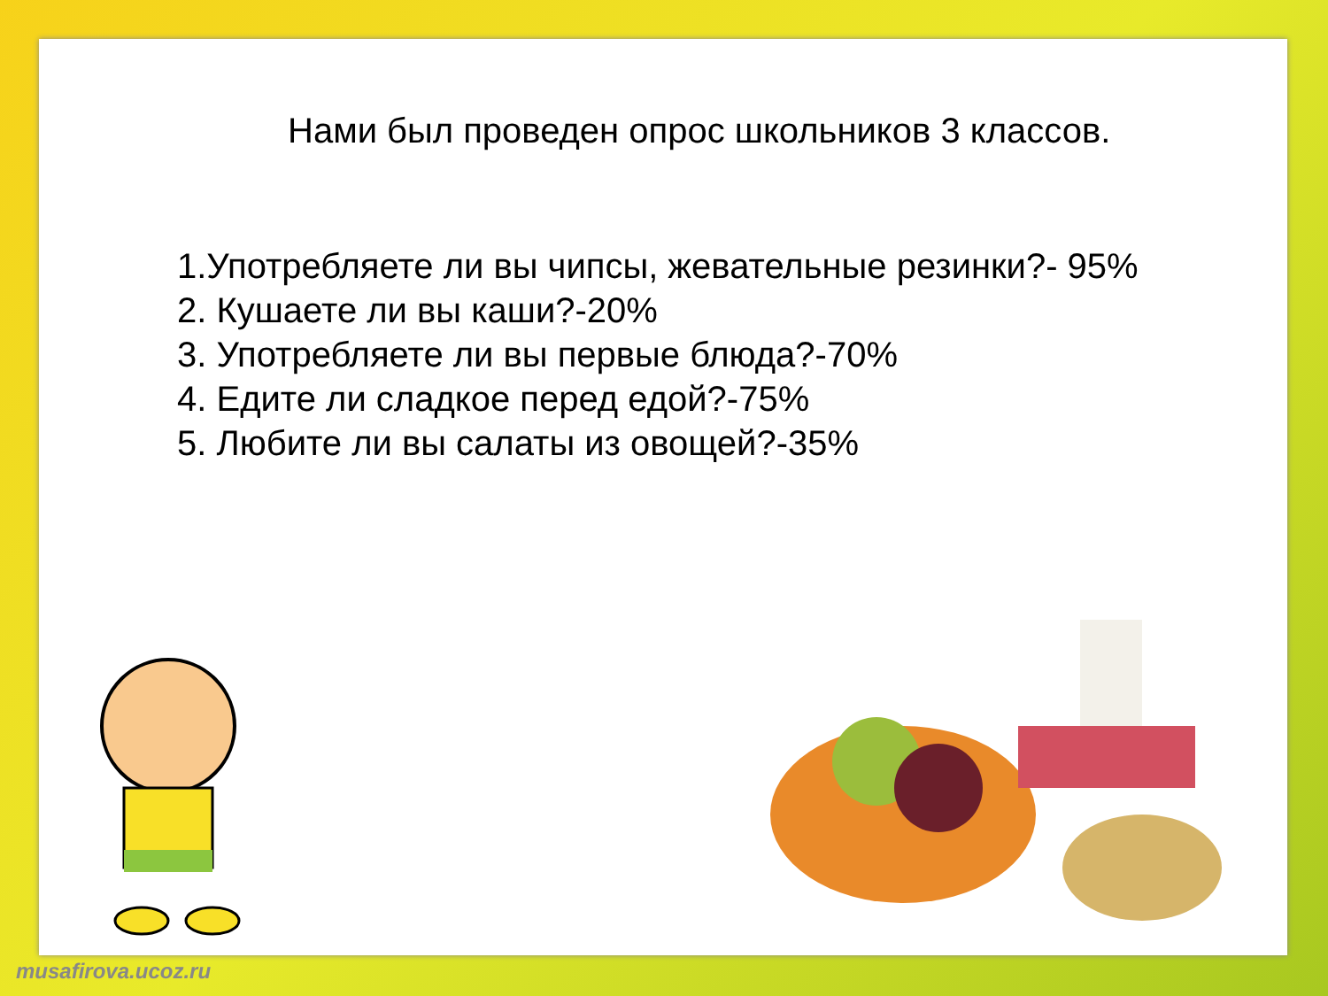Нами был проведен опрос школьников 3 классов.
1.Употребляете ли вы чипсы, жевательные резинки?- 95%
2. Кушаете ли вы каши?-20%
3. Употребляете ли вы первые блюда?-70%
4. Едите ли сладкое перед едой?-75%
5. Любите ли вы салаты из овощей?-35%
musafirova.ucoz.ru